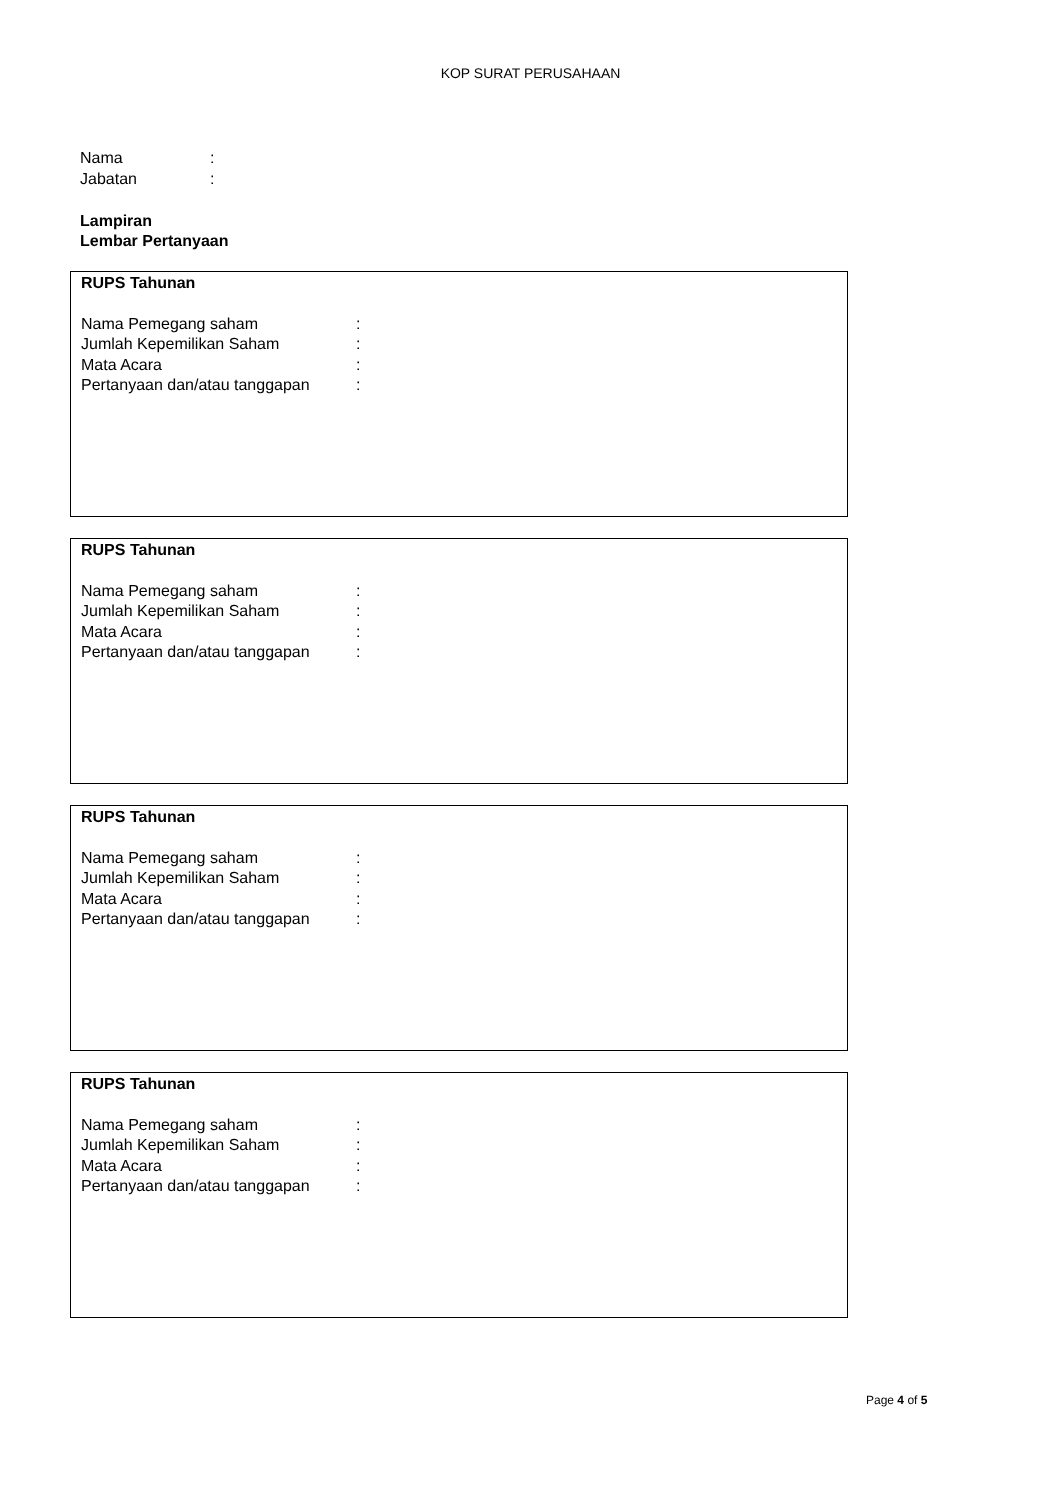KOP SURAT PERUSAHAAN
Nama:
Jabatan:
Lampiran
Lembar Pertanyaan
RUPS Tahunan
Nama Pemegang saham:
Jumlah Kepemilikan Saham:
Mata Acara:
Pertanyaan dan/atau tanggapan:
RUPS Tahunan
Nama Pemegang saham:
Jumlah Kepemilikan Saham:
Mata Acara:
Pertanyaan dan/atau tanggapan:
RUPS Tahunan
Nama Pemegang saham:
Jumlah Kepemilikan Saham:
Mata Acara:
Pertanyaan dan/atau tanggapan:
RUPS Tahunan
Nama Pemegang saham:
Jumlah Kepemilikan Saham:
Mata Acara:
Pertanyaan dan/atau tanggapan:
Page 4 of 5